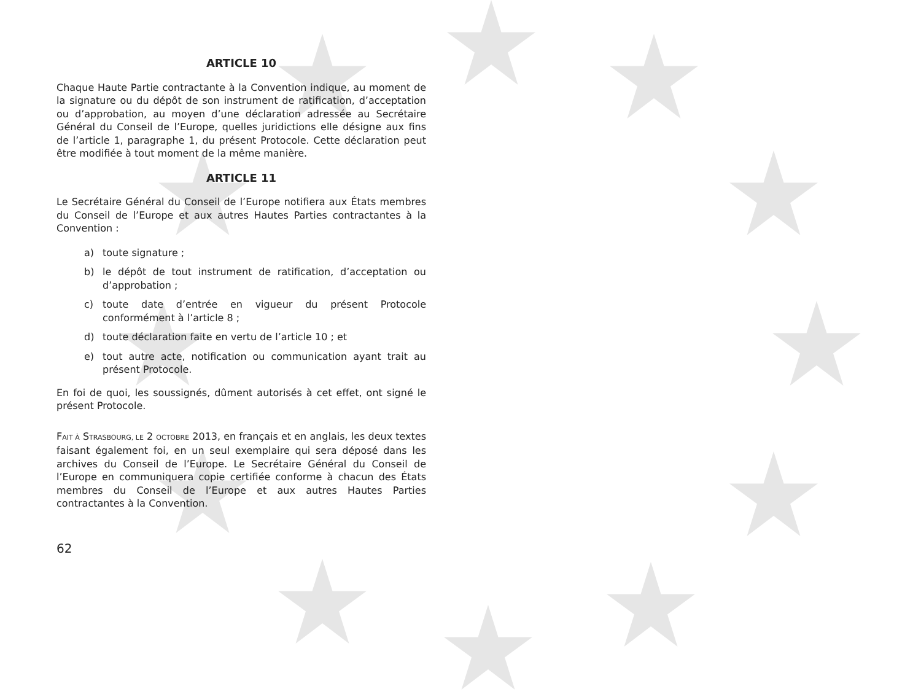ARTICLE 10
Chaque Haute Partie contractante à la Convention indique, au moment de la signature ou du dépôt de son instrument de ratification, d’acceptation ou d’approbation, au moyen d’une déclaration adressée au Secrétaire Général du Conseil de l’Europe, quelles juridictions elle désigne aux fins de l’article 1, paragraphe 1, du présent Protocole. Cette déclaration peut être modifiée à tout moment de la même manière.
ARTICLE 11
Le Secrétaire Général du Conseil de l’Europe notifiera aux États membres du Conseil de l’Europe et aux autres Hautes Parties contractantes à la Convention :
a) toute signature ;
b) le dépôt de tout instrument de ratification, d’acceptation ou d’approbation ;
c) toute date d’entrée en vigueur du présent Protocole conformément à l’article 8 ;
d) toute déclaration faite en vertu de l’article 10 ; et
e) tout autre acte, notification ou communication ayant trait au présent Protocole.
En foi de quoi, les soussignés, dûment autorisés à cet effet, ont signé le présent Protocole.
FAIT À STRASBOURG, LE 2 OCTOBRE 2013, en français et en anglais, les deux textes faisant également foi, en un seul exemplaire qui sera déposé dans les archives du Conseil de l’Europe. Le Secrétaire Général du Conseil de l’Europe en communiquera copie certifiée conforme à chacun des États membres du Conseil de l’Europe et aux autres Hautes Parties contractantes à la Convention.
62